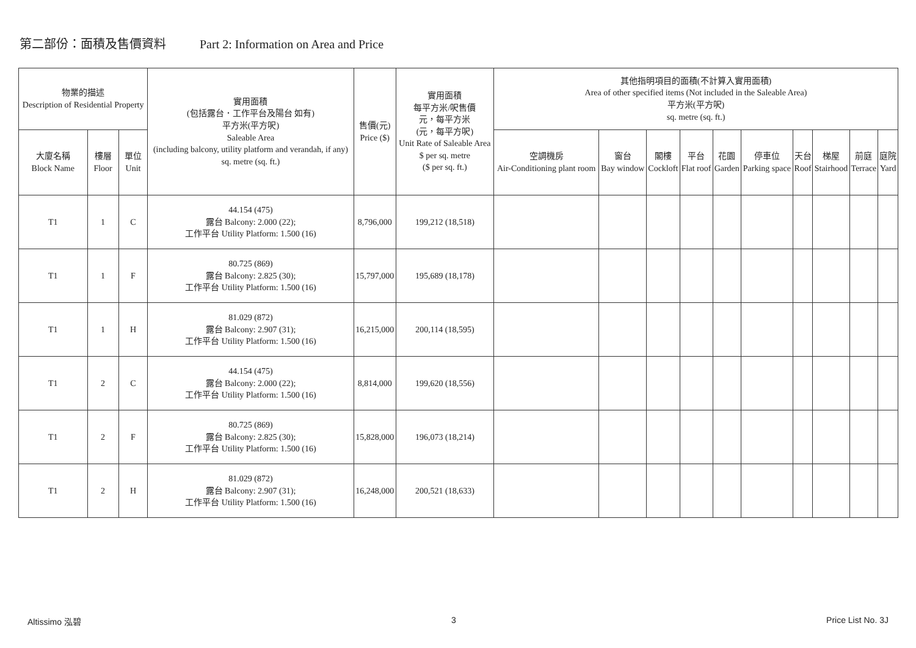第二部份：面積及售價資料 Part 2: Information on Area and Price
| 物業的描述 Description of Residential Property | | | 實用面積 (包括露台．工作平台及陽台 如有) 平方米(平方呎) Saleable Area (including balcony, utility platform and verandah, if any) sq. metre (sq. ft.) | 售價(元) Price ($) | 實用面積 每平方米/呎售價 元，每平方米 (元，每平方呎) Unit Rate of Saleable Area $ per sq. metre ($ per sq. ft.) | 其他指明項目的面積(不計算入實用面積) Area of other specified items (Not included in the Saleable Area) 平方米(平方呎) sq. metre (sq. ft.) | | | | | | | | | |
| --- | --- | --- | --- | --- | --- | --- | --- | --- | --- | --- | --- | --- | --- | --- | --- |
| 大廈名稱 Block Name | 樓層 Floor | 單位 Unit | | | | 空調機房 Air-Conditioning plant room | 窗台 Bay window | 閣樓 Cockloft | 平台 Flat roof | 花園 Garden | 停車位 Parking space | 天台 Roof | 梯屋 Stairhood | 前庭 Terrace | 庭院 Yard |
| T1 | 1 | C | 44.154 (475) 露台 Balcony: 2.000 (22); 工作平台 Utility Platform: 1.500 (16) | 8,796,000 | 199,212 (18,518) | | | | | | | | | | |
| T1 | 1 | F | 80.725 (869) 露台 Balcony: 2.825 (30); 工作平台 Utility Platform: 1.500 (16) | 15,797,000 | 195,689 (18,178) | | | | | | | | | | |
| T1 | 1 | H | 81.029 (872) 露台 Balcony: 2.907 (31); 工作平台 Utility Platform: 1.500 (16) | 16,215,000 | 200,114 (18,595) | | | | | | | | | | |
| T1 | 2 | C | 44.154 (475) 露台 Balcony: 2.000 (22); 工作平台 Utility Platform: 1.500 (16) | 8,814,000 | 199,620 (18,556) | | | | | | | | | | |
| T1 | 2 | F | 80.725 (869) 露台 Balcony: 2.825 (30); 工作平台 Utility Platform: 1.500 (16) | 15,828,000 | 196,073 (18,214) | | | | | | | | | | |
| T1 | 2 | H | 81.029 (872) 露台 Balcony: 2.907 (31); 工作平台 Utility Platform: 1.500 (16) | 16,248,000 | 200,521 (18,633) | | | | | | | | | | |
Altissimo 泓碧 3 Price List No. 3J